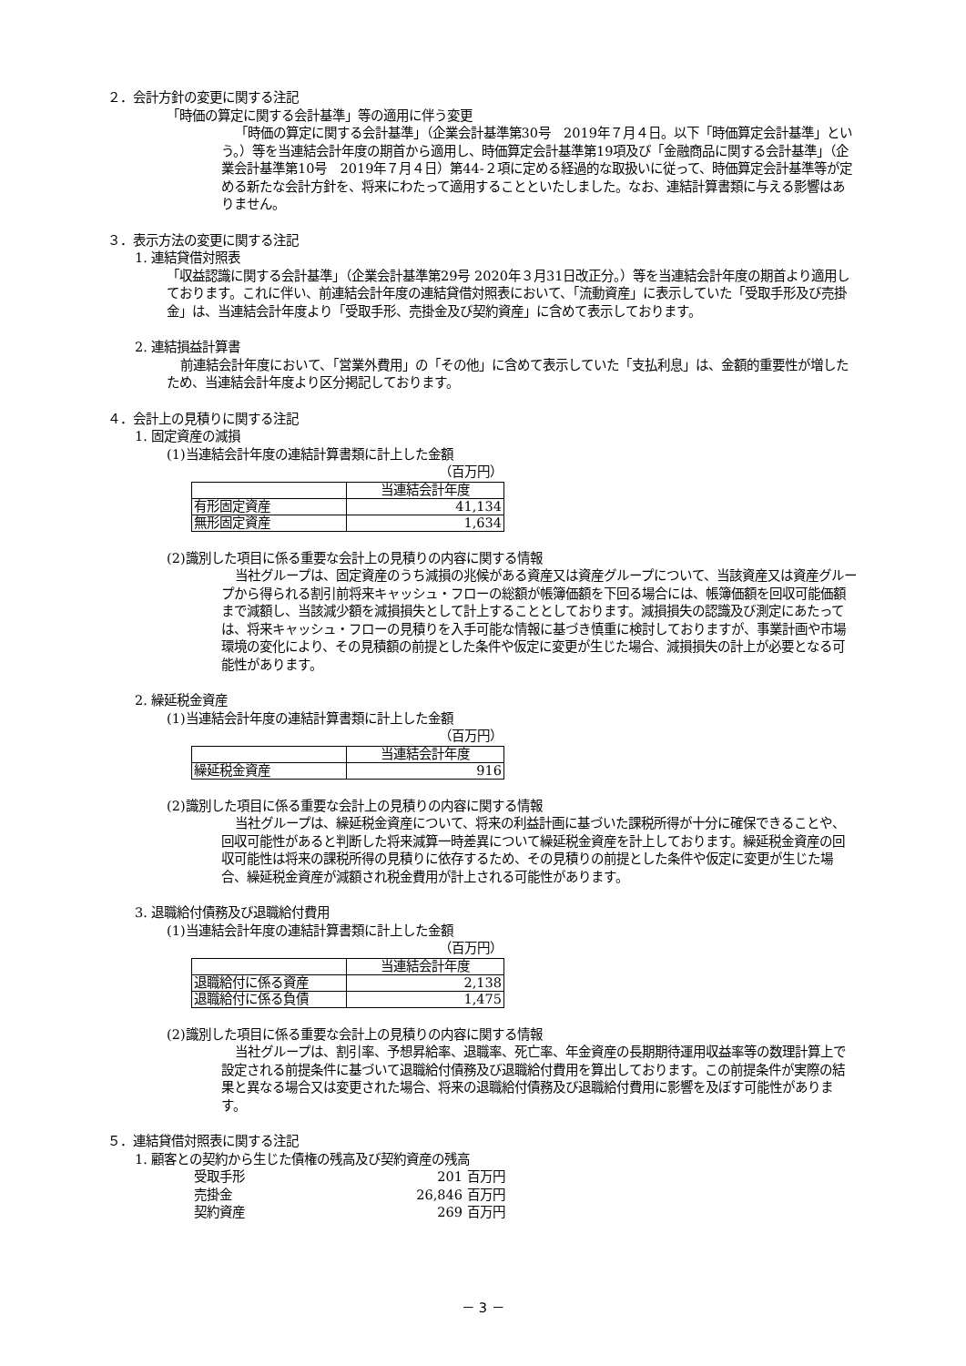２．会計方針の変更に関する注記
「時価の算定に関する会計基準」等の適用に伴う変更
「時価の算定に関する会計基準」（企業会計基準第30号　2019年７月４日。以下「時価算定会計基準」という。）等を当連結会計年度の期首から適用し、時価算定会計基準第19項及び「金融商品に関する会計基準」（企業会計基準第10号　2019年７月４日）第44-２項に定める経過的な取扱いに従って、時価算定会計基準等が定める新たな会計方針を、将来にわたって適用することといたしました。なお、連結計算書類に与える影響はありません。
３．表示方法の変更に関する注記
1. 連結貸借対照表
「収益認識に関する会計基準」（企業会計基準第29号 2020年３月31日改正分。）等を当連結会計年度の期首より適用しております。これに伴い、前連結会計年度の連結貸借対照表において、「流動資産」に表示していた「受取手形及び売掛金」は、当連結会計年度より「受取手形、売掛金及び契約資産」に含めて表示しております。
2. 連結損益計算書
前連結会計年度において、「営業外費用」の「その他」に含めて表示していた「支払利息」は、金額的重要性が増したため、当連結会計年度より区分掲記しております。
４．会計上の見積りに関する注記
1. 固定資産の減損
(1)当連結会計年度の連結計算書類に計上した金額
（百万円）
| | 当連結会計年度 |
| 有形固定資産 | 41,134 |
| 無形固定資産 | 1,634 |
(2)識別した項目に係る重要な会計上の見積りの内容に関する情報
当社グループは、固定資産のうち減損の兆候がある資産又は資産グループについて、当該資産又は資産グループから得られる割引前将来キャッシュ・フローの総額が帳簿価額を下回る場合には、帳簿価額を回収可能価額まで減額し、当該減少額を減損損失として計上することとしております。減損損失の認識及び測定にあたっては、将来キャッシュ・フローの見積りを入手可能な情報に基づき慎重に検討しておりますが、事業計画や市場環境の変化により、その見積額の前提とした条件や仮定に変更が生じた場合、減損損失の計上が必要となる可能性があります。
2. 繰延税金資産
(1)当連結会計年度の連結計算書類に計上した金額
（百万円）
| | 当連結会計年度 |
| 繰延税金資産 | 916 |
(2)識別した項目に係る重要な会計上の見積りの内容に関する情報
当社グループは、繰延税金資産について、将来の利益計画に基づいた課税所得が十分に確保できることや、回収可能性があると判断した将来減算一時差異について繰延税金資産を計上しております。繰延税金資産の回収可能性は将来の課税所得の見積りに依存するため、その見積りの前提とした条件や仮定に変更が生じた場合、繰延税金資産が減額され税金費用が計上される可能性があります。
3. 退職給付債務及び退職給付費用
(1)当連結会計年度の連結計算書類に計上した金額
（百万円）
| | 当連結会計年度 |
| 退職給付に係る資産 | 2,138 |
| 退職給付に係る負債 | 1,475 |
(2)識別した項目に係る重要な会計上の見積りの内容に関する情報
当社グループは、割引率、予想昇給率、退職率、死亡率、年金資産の長期期待運用収益率等の数理計算上で設定される前提条件に基づいて退職給付債務及び退職給付費用を算出しております。この前提条件が実際の結果と異なる場合又は変更された場合、将来の退職給付債務及び退職給付費用に影響を及ぼす可能性があります。
５．連結貸借対照表に関する注記
1. 顧客との契約から生じた債権の残高及び契約資産の残高
受取手形 201 百万円
売掛金 26,846 百万円
契約資産 269 百万円
－ 3 －